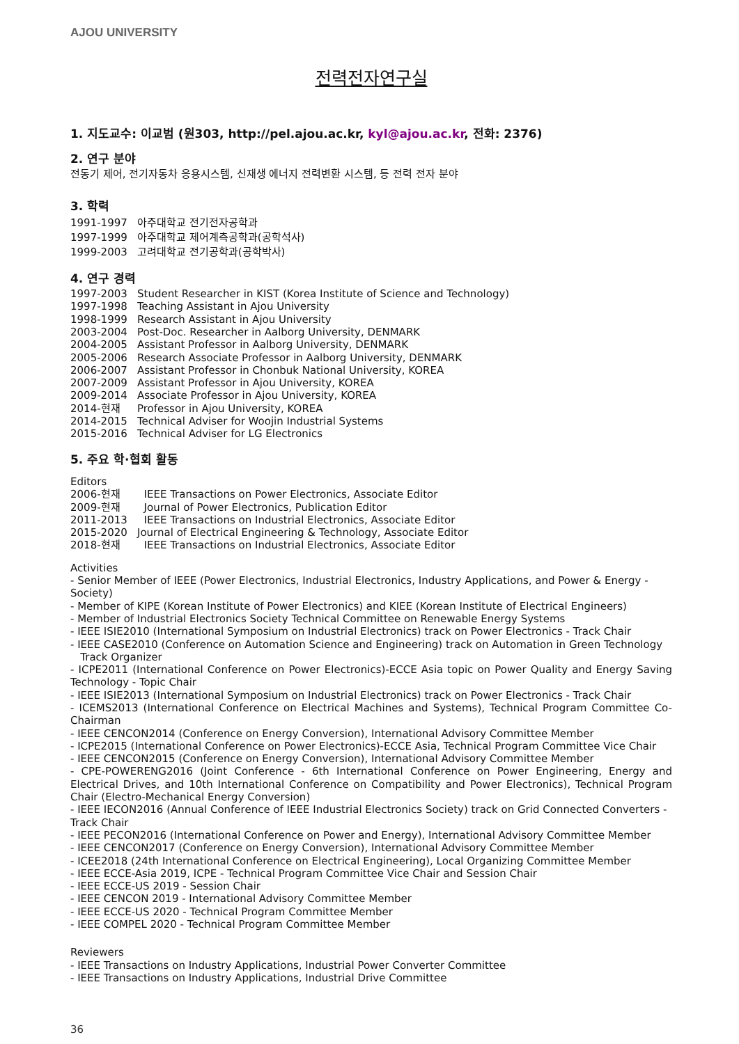AJOU UNIVERSITY
전력전자연구실
1. 지도교수: 이교범 (원303, http://pel.ajou.ac.kr, kyl@ajou.ac.kr, 전화: 2376)
2. 연구 분야
전동기 제어, 전기자동차 응용시스템, 신재생 에너지 전력변환 시스템, 등 전력 전자 분야
3. 학력
1991-1997 아주대학교 전기전자공학과
1997-1999 아주대학교 제어계측공학과(공학석사)
1999-2003 고려대학교 전기공학과(공학박사)
4. 연구 경력
1997-2003 Student Researcher in KIST (Korea Institute of Science and Technology)
1997-1998 Teaching Assistant in Ajou University
1998-1999 Research Assistant in Ajou University
2003-2004 Post-Doc. Researcher in Aalborg University, DENMARK
2004-2005 Assistant Professor in Aalborg University, DENMARK
2005-2006 Research Associate Professor in Aalborg University, DENMARK
2006-2007 Assistant Professor in Chonbuk National University, KOREA
2007-2009 Assistant Professor in Ajou University, KOREA
2009-2014 Associate Professor in Ajou University, KOREA
2014-현재 Professor in Ajou University, KOREA
2014-2015 Technical Adviser for Woojin Industrial Systems
2015-2016 Technical Adviser for LG Electronics
5. 주요 학·협회 활동
Editors
2006-현재 IEEE Transactions on Power Electronics, Associate Editor
2009-현재 Journal of Power Electronics, Publication Editor
2011-2013 IEEE Transactions on Industrial Electronics, Associate Editor
2015-2020 Journal of Electrical Engineering & Technology, Associate Editor
2018-현재 IEEE Transactions on Industrial Electronics, Associate Editor
Activities
- Senior Member of IEEE (Power Electronics, Industrial Electronics, Industry Applications, and Power & Energy - Society)
- Member of KIPE (Korean Institute of Power Electronics) and KIEE (Korean Institute of Electrical Engineers)
- Member of Industrial Electronics Society Technical Committee on Renewable Energy Systems
- IEEE ISIE2010 (International Symposium on Industrial Electronics) track on Power Electronics - Track Chair
- IEEE CASE2010 (Conference on Automation Science and Engineering) track on Automation in Green Technology
Track Organizer
- ICPE2011 (International Conference on Power Electronics)-ECCE Asia topic on Power Quality and Energy Saving Technology - Topic Chair
- IEEE ISIE2013 (International Symposium on Industrial Electronics) track on Power Electronics - Track Chair
- ICEMS2013 (International Conference on Electrical Machines and Systems), Technical Program Committee Co-Chairman
- IEEE CENCON2014 (Conference on Energy Conversion), International Advisory Committee Member
- ICPE2015 (International Conference on Power Electronics)-ECCE Asia, Technical Program Committee Vice Chair
- IEEE CENCON2015 (Conference on Energy Conversion), International Advisory Committee Member
- CPE-POWERENG2016 (Joint Conference - 6th International Conference on Power Engineering, Energy and Electrical Drives, and 10th International Conference on Compatibility and Power Electronics), Technical Program Chair (Electro-Mechanical Energy Conversion)
- IEEE IECON2016 (Annual Conference of IEEE Industrial Electronics Society) track on Grid Connected Converters - Track Chair
- IEEE PECON2016 (International Conference on Power and Energy), International Advisory Committee Member
- IEEE CENCON2017 (Conference on Energy Conversion), International Advisory Committee Member
- ICEE2018 (24th International Conference on Electrical Engineering), Local Organizing Committee Member
- IEEE ECCE-Asia 2019, ICPE - Technical Program Committee Vice Chair and Session Chair
- IEEE ECCE-US 2019 - Session Chair
- IEEE CENCON 2019 - International Advisory Committee Member
- IEEE ECCE-US 2020 - Technical Program Committee Member
- IEEE COMPEL 2020 - Technical Program Committee Member
Reviewers
- IEEE Transactions on Industry Applications, Industrial Power Converter Committee
- IEEE Transactions on Industry Applications, Industrial Drive Committee
36